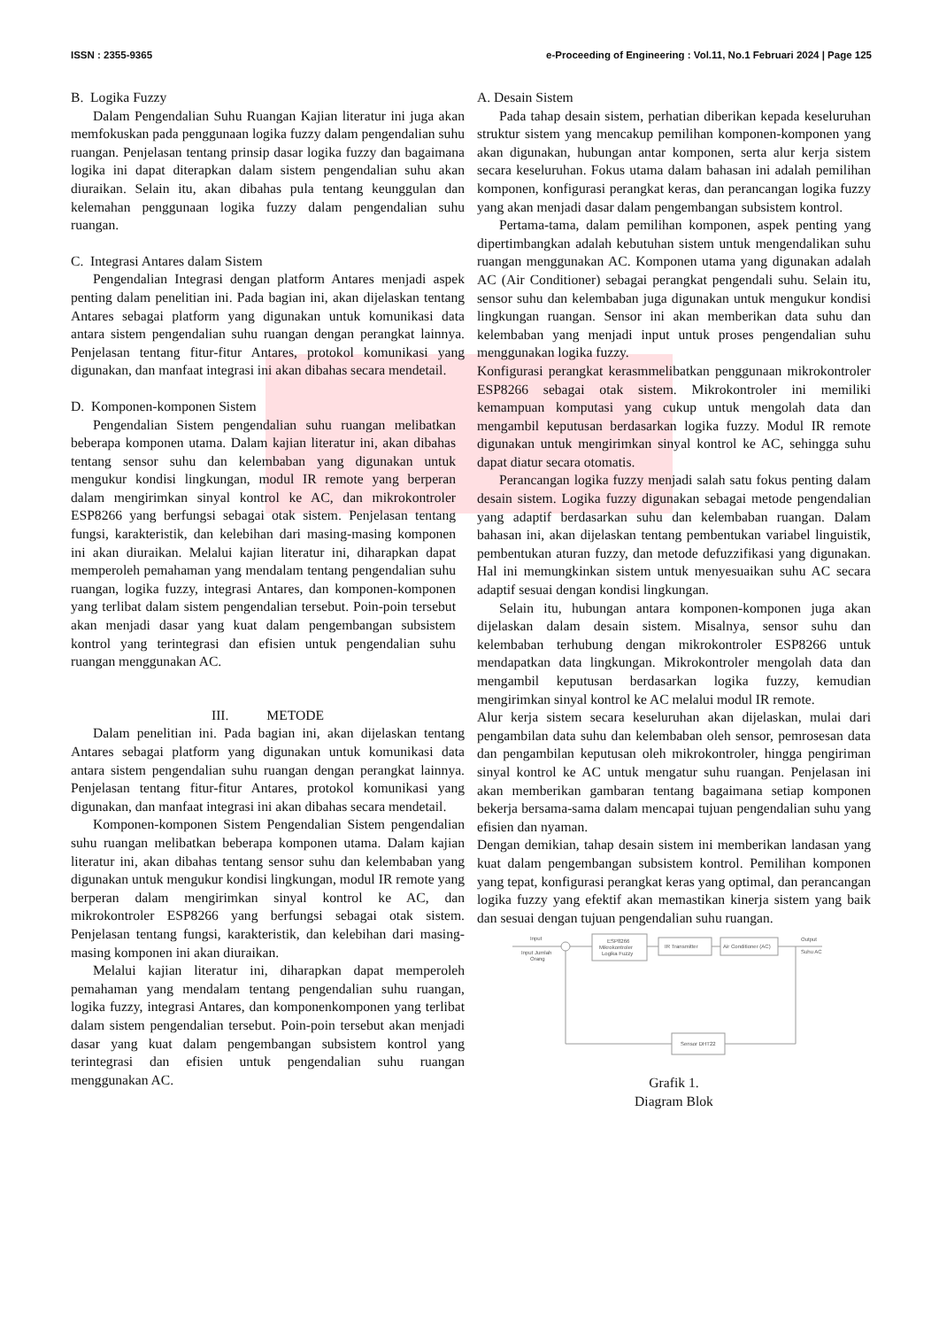ISSN : 2355-9365 e-Proceeding of Engineering : Vol.11, No.1 Februari 2024 | Page 125
B. Logika Fuzzy
Dalam Pengendalian Suhu Ruangan Kajian literatur ini juga akan memfokuskan pada penggunaan logika fuzzy dalam pengendalian suhu ruangan. Penjelasan tentang prinsip dasar logika fuzzy dan bagaimana logika ini dapat diterapkan dalam sistem pengendalian suhu akan diuraikan. Selain itu, akan dibahas pula tentang keunggulan dan kelemahan penggunaan logika fuzzy dalam pengendalian suhu ruangan.
C. Integrasi Antares dalam Sistem
Pengendalian Integrasi dengan platform Antares menjadi aspek penting dalam penelitian ini. Pada bagian ini, akan dijelaskan tentang Antares sebagai platform yang digunakan untuk komunikasi data antara sistem pengendalian suhu ruangan dengan perangkat lainnya. Penjelasan tentang fitur-fitur Antares, protokol komunikasi yang digunakan, dan manfaat integrasi ini akan dibahas secara mendetail.
D. Komponen-komponen Sistem
Pengendalian Sistem pengendalian suhu ruangan melibatkan beberapa komponen utama. Dalam kajian literatur ini, akan dibahas tentang sensor suhu dan kelembaban yang digunakan untuk mengukur kondisi lingkungan, modul IR remote yang berperan dalam mengirimkan sinyal kontrol ke AC, dan mikrokontroler ESP8266 yang berfungsi sebagai otak sistem. Penjelasan tentang fungsi, karakteristik, dan kelebihan dari masing-masing komponen ini akan diuraikan. Melalui kajian literatur ini, diharapkan dapat memperoleh pemahaman yang mendalam tentang pengendalian suhu ruangan, logika fuzzy, integrasi Antares, dan komponen-komponen yang terlibat dalam sistem pengendalian tersebut. Poin-poin tersebut akan menjadi dasar yang kuat dalam pengembangan subsistem kontrol yang terintegrasi dan efisien untuk pengendalian suhu ruangan menggunakan AC.
III. METODE
Dalam penelitian ini. Pada bagian ini, akan dijelaskan tentang Antares sebagai platform yang digunakan untuk komunikasi data antara sistem pengendalian suhu ruangan dengan perangkat lainnya. Penjelasan tentang fitur-fitur Antares, protokol komunikasi yang digunakan, dan manfaat integrasi ini akan dibahas secara mendetail.
Komponen-komponen Sistem Pengendalian Sistem pengendalian suhu ruangan melibatkan beberapa komponen utama. Dalam kajian literatur ini, akan dibahas tentang sensor suhu dan kelembaban yang digunakan untuk mengukur kondisi lingkungan, modul IR remote yang berperan dalam mengirimkan sinyal kontrol ke AC, dan mikrokontroler ESP8266 yang berfungsi sebagai otak sistem. Penjelasan tentang fungsi, karakteristik, dan kelebihan dari masing-masing komponen ini akan diuraikan.
Melalui kajian literatur ini, diharapkan dapat memperoleh pemahaman yang mendalam tentang pengendalian suhu ruangan, logika fuzzy, integrasi Antares, dan komponenkomponen yang terlibat dalam sistem pengendalian tersebut. Poin-poin tersebut akan menjadi dasar yang kuat dalam pengembangan subsistem kontrol yang terintegrasi dan efisien untuk pengendalian suhu ruangan menggunakan AC.
A. Desain Sistem
Pada tahap desain sistem, perhatian diberikan kepada keseluruhan struktur sistem yang mencakup pemilihan komponen-komponen yang akan digunakan, hubungan antar komponen, serta alur kerja sistem secara keseluruhan. Fokus utama dalam bahasan ini adalah pemilihan komponen, konfigurasi perangkat keras, dan perancangan logika fuzzy yang akan menjadi dasar dalam pengembangan subsistem kontrol.
Pertama-tama, dalam pemilihan komponen, aspek penting yang dipertimbangkan adalah kebutuhan sistem untuk mengendalikan suhu ruangan menggunakan AC. Komponen utama yang digunakan adalah AC (Air Conditioner) sebagai perangkat pengendali suhu. Selain itu, sensor suhu dan kelembaban juga digunakan untuk mengukur kondisi lingkungan ruangan. Sensor ini akan memberikan data suhu dan kelembaban yang menjadi input untuk proses pengendalian suhu menggunakan logika fuzzy.
Konfigurasi perangkat kerasmmelibatkan penggunaan mikrokontroler ESP8266 sebagai otak sistem. Mikrokontroler ini memiliki kemampuan komputasi yang cukup untuk mengolah data dan mengambil keputusan berdasarkan logika fuzzy. Modul IR remote digunakan untuk mengirimkan sinyal kontrol ke AC, sehingga suhu dapat diatur secara otomatis.
Perancangan logika fuzzy menjadi salah satu fokus penting dalam desain sistem. Logika fuzzy digunakan sebagai metode pengendalian yang adaptif berdasarkan suhu dan kelembaban ruangan. Dalam bahasan ini, akan dijelaskan tentang pembentukan variabel linguistik, pembentukan aturan fuzzy, dan metode defuzzifikasi yang digunakan. Hal ini memungkinkan sistem untuk menyesuaikan suhu AC secara adaptif sesuai dengan kondisi lingkungan.
Selain itu, hubungan antara komponen-komponen juga akan dijelaskan dalam desain sistem. Misalnya, sensor suhu dan kelembaban terhubung dengan mikrokontroler ESP8266 untuk mendapatkan data lingkungan. Mikrokontroler mengolah data dan mengambil keputusan berdasarkan logika fuzzy, kemudian mengirimkan sinyal kontrol ke AC melalui modul IR remote.
Alur kerja sistem secara keseluruhan akan dijelaskan, mulai dari pengambilan data suhu dan kelembaban oleh sensor, pemrosesan data dan pengambilan keputusan oleh mikrokontroler, hingga pengiriman sinyal kontrol ke AC untuk mengatur suhu ruangan. Penjelasan ini akan memberikan gambaran tentang bagaimana setiap komponen bekerja bersama-sama dalam mencapai tujuan pengendalian suhu yang efisien dan nyaman.
Dengan demikian, tahap desain sistem ini memberikan landasan yang kuat dalam pengembangan subsistem kontrol. Pemilihan komponen yang tepat, konfigurasi perangkat keras yang optimal, dan perancangan logika fuzzy yang efektif akan memastikan kinerja sistem yang baik dan sesuai dengan tujuan pengendalian suhu ruangan.
Input
Input Jumlah
Orang
ESP8266
Mikrokontroler
Logika Fuzzy
IR Transmitter
Air Conditioner (AC)
Output
Suhu AC
Sensor DHT22
Grafik 1.
Diagram Blok